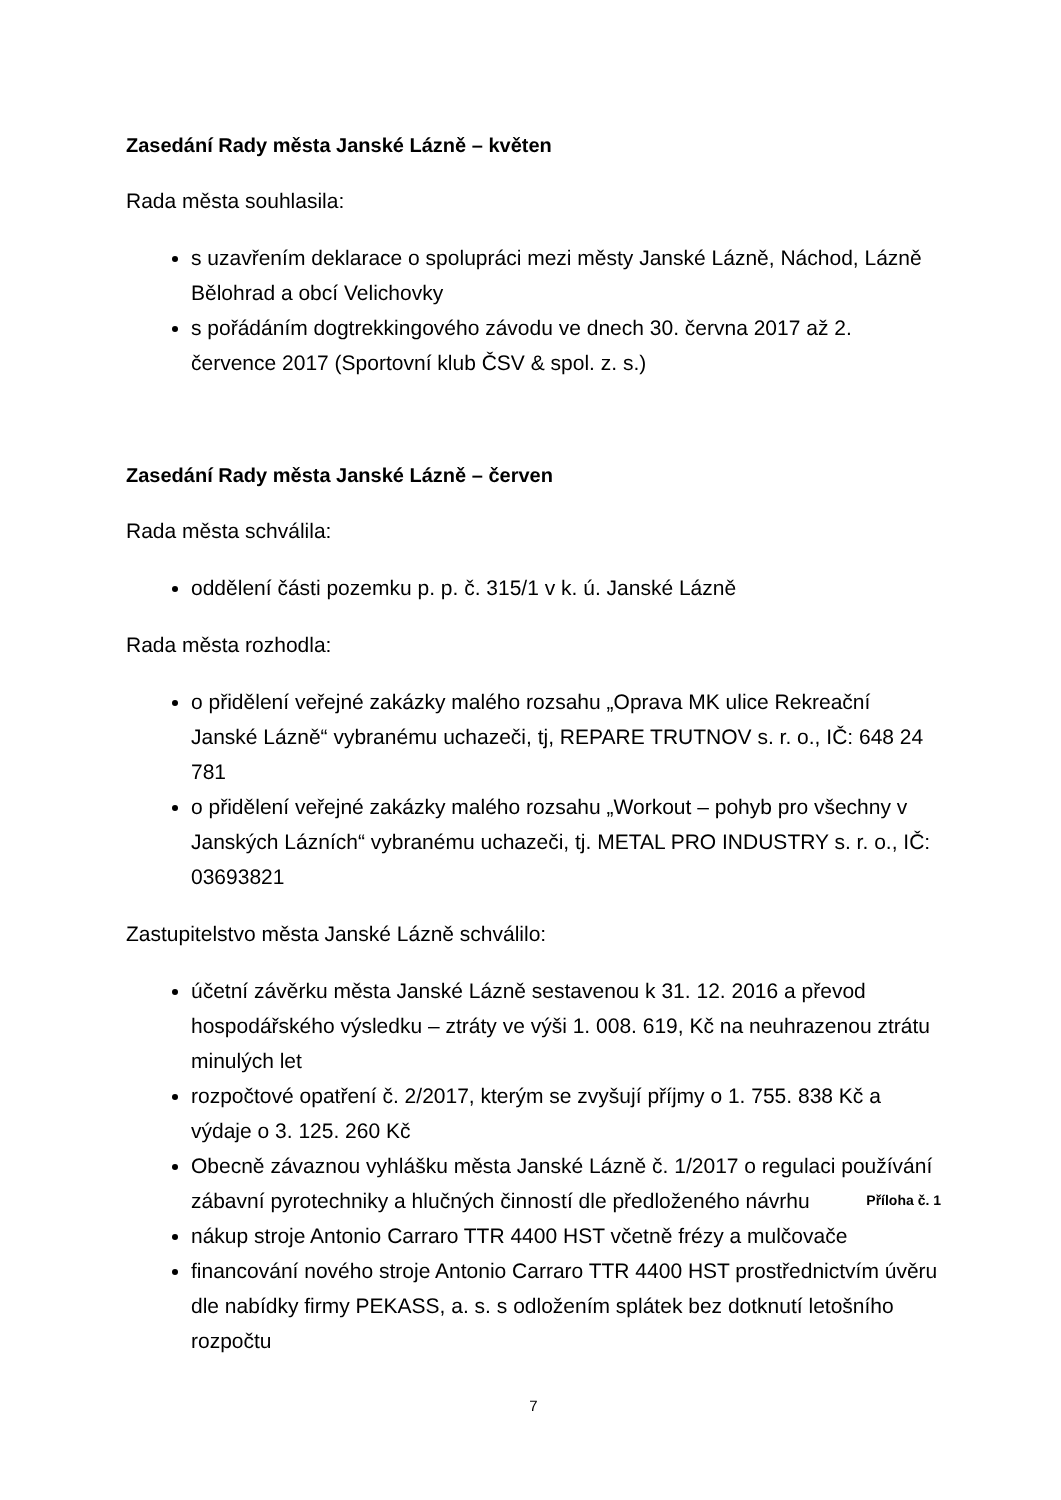Zasedání Rady města Janské Lázně – květen
Rada města souhlasila:
s uzavřením deklarace o spolupráci mezi městy Janské Lázně, Náchod, Lázně Bělohrad a obcí Velichovky
s pořádáním dogtrekkingového závodu ve dnech 30. června 2017 až 2. července 2017 (Sportovní klub ČSV & spol. z. s.)
Zasedání Rady města Janské Lázně – červen
Rada města schválila:
oddělení části pozemku p. p. č. 315/1 v k. ú. Janské Lázně
Rada města rozhodla:
o přidělení veřejné zakázky malého rozsahu „Oprava MK ulice Rekreační Janské Lázně“ vybranému uchazeči, tj, REPARE TRUTNOV s. r. o., IČ: 648 24 781
o přidělení veřejné zakázky malého rozsahu „Workout – pohyb pro všechny v Janských Lázních“ vybranému uchazeči, tj. METAL PRO INDUSTRY s. r. o., IČ: 03693821
Zastupitelstvo města Janské Lázně schválilo:
účetní závěrku města Janské Lázně sestavenou k 31. 12. 2016 a převod hospodářského výsledku – ztráty ve výši 1. 008. 619, Kč na neuhrazenou ztrátu minulých let
rozpočtové opatření č. 2/2017, kterým se zvyšují příjmy o 1. 755. 838 Kč a výdaje o 3. 125. 260 Kč
Obecně závaznou vyhlášku města Janské Lázně č. 1/2017 o regulaci používání zábavní pyrotechniky a hlučných činností dle předloženého návrhu Příloha č. 1
nákup stroje Antonio Carraro TTR 4400 HST včetně frézy a mulčovače
financování nového stroje Antonio Carraro TTR 4400 HST prostřednictvím úvěru dle nabídky firmy PEKASS, a. s. s odložením splátek bez dotknutí letošního rozpočtu
7